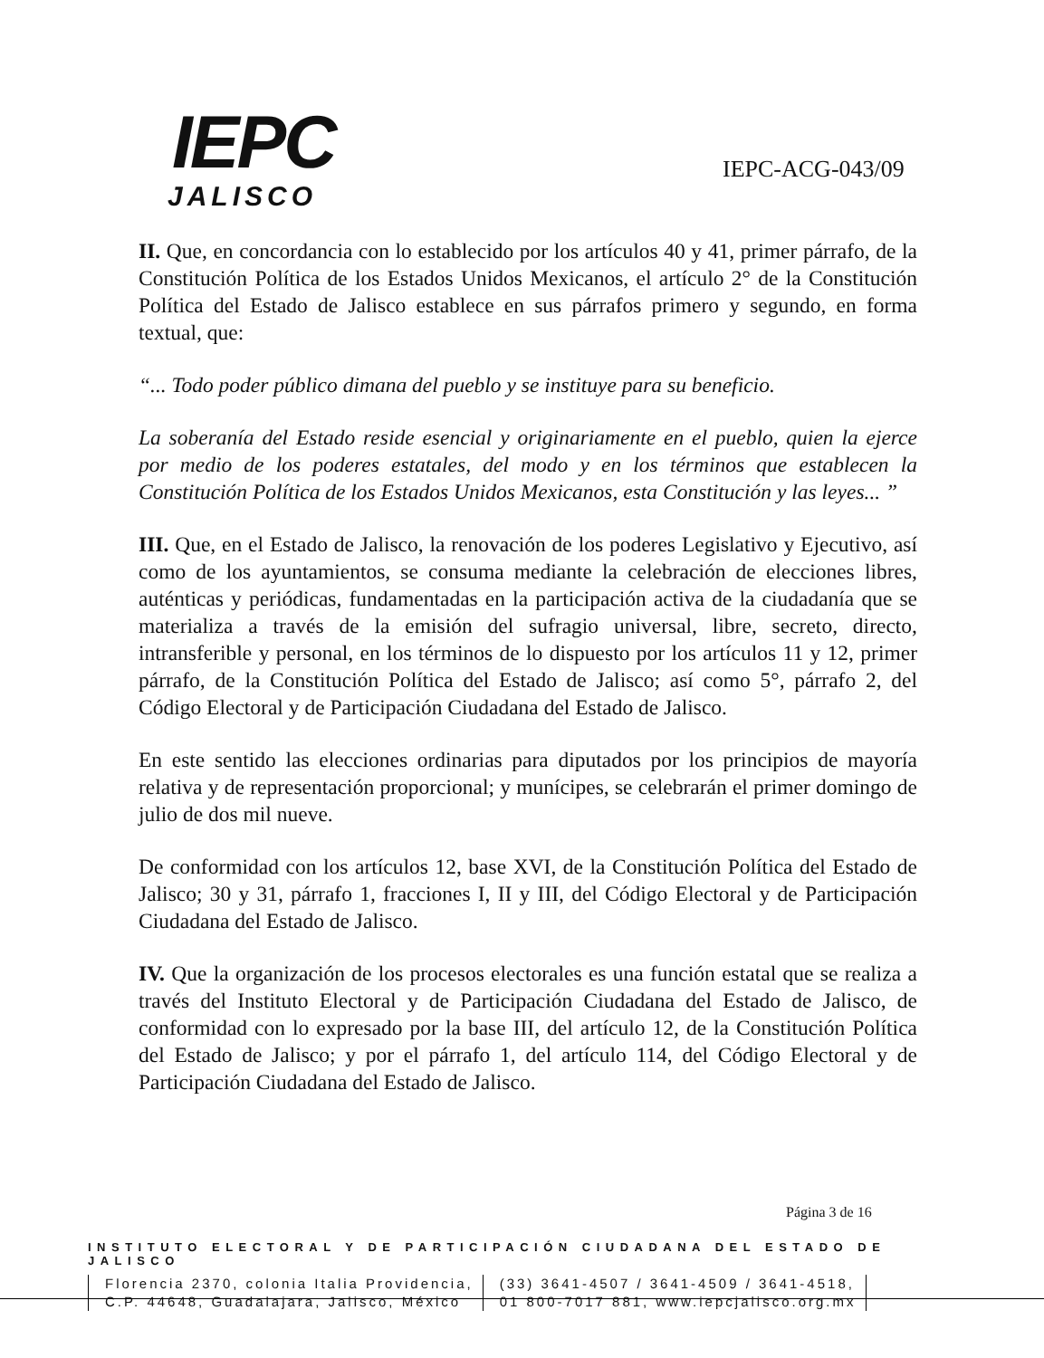IEPC
JALISCO
IEPC-ACG-043/09
II. Que, en concordancia con lo establecido por los artículos 40 y 41, primer párrafo, de la Constitución Política de los Estados Unidos Mexicanos, el artículo 2° de la Constitución Política del Estado de Jalisco establece en sus párrafos primero y segundo, en forma textual, que:
“... Todo poder público dimana del pueblo y se instituye para su beneficio.
La soberanía del Estado reside esencial y originariamente en el pueblo, quien la ejerce por medio de los poderes estatales, del modo y en los términos que establecen la Constitución Política de los Estados Unidos Mexicanos, esta Constitución y las leyes... ”
III. Que, en el Estado de Jalisco, la renovación de los poderes Legislativo y Ejecutivo, así como de los ayuntamientos, se consuma mediante la celebración de elecciones libres, auténticas y periódicas, fundamentadas en la participación activa de la ciudadanía que se materializa a través de la emisión del sufragio universal, libre, secreto, directo, intransferible y personal, en los términos de lo dispuesto por los artículos 11 y 12, primer párrafo, de la Constitución Política del Estado de Jalisco; así como 5°, párrafo 2, del Código Electoral y de Participación Ciudadana del Estado de Jalisco.
En este sentido las elecciones ordinarias para diputados por los principios de mayoría relativa y de representación proporcional; y munícipes, se celebrarán el primer domingo de julio de dos mil nueve.
De conformidad con los artículos 12, base XVI, de la Constitución Política del Estado de Jalisco; 30 y 31, párrafo 1, fracciones I, II y III, del Código Electoral y de Participación Ciudadana del Estado de Jalisco.
IV. Que la organización de los procesos electorales es una función estatal que se realiza a través del Instituto Electoral y de Participación Ciudadana del Estado de Jalisco, de conformidad con lo expresado por la base III, del artículo 12, de la Constitución Política del Estado de Jalisco; y por el párrafo 1, del artículo 114, del Código Electoral y de Participación Ciudadana del Estado de Jalisco.
Página 3 de 16
INSTITUTO ELECTORAL Y DE PARTICIPACIÓN CIUDADANA DEL ESTADO DE JALISCO
Florencia 2370, colonia Italia Providencia,
C.P. 44648, Guadalajara, Jalisco, México
(33) 3641-4507 / 3641-4509 / 3641-4518,
01 800-7017 881, www.iepcjalisco.org.mx